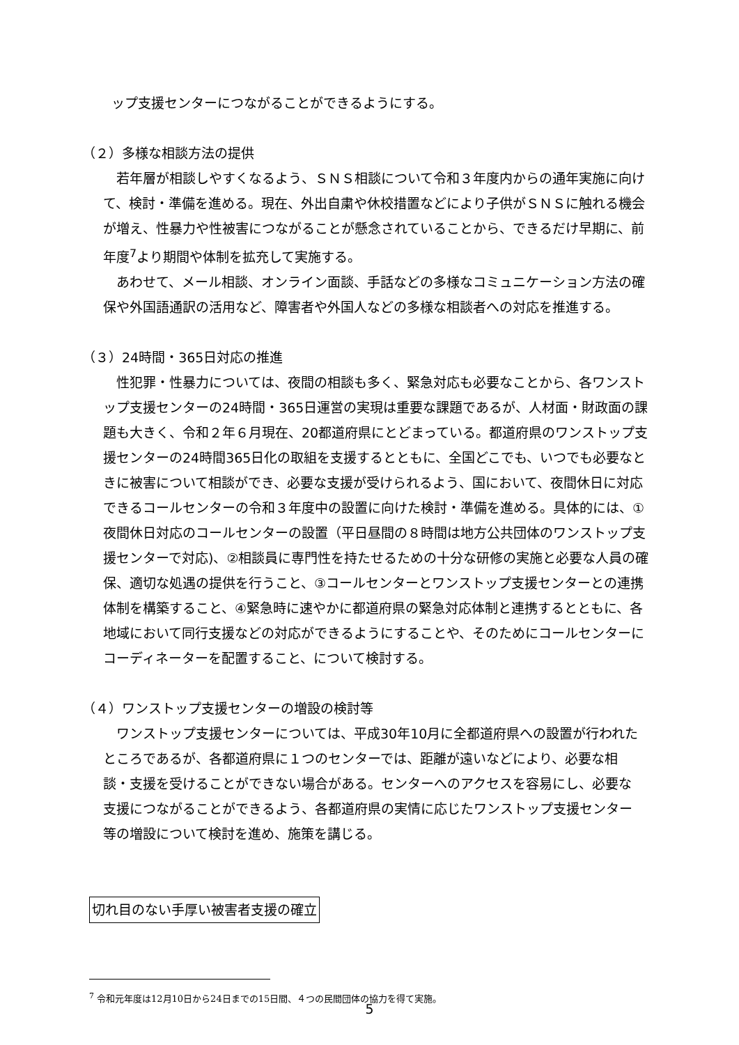ップ支援センターにつながることができるようにする。
（２）多様な相談方法の提供
　若年層が相談しやすくなるよう、ＳＮＳ相談について令和３年度内からの通年実施に向けて、検討・準備を進める。現在、外出自粛や休校措置などにより子供がＳＮＳに触れる機会が増え、性暴力や性被害につながることが懸念されていることから、できるだけ早期に、前年度<sup>7</sup>より期間や体制を拡充して実施する。
　あわせて、メール相談、オンライン面談、手話などの多様なコミュニケーション方法の確保や外国語通訳の活用など、障害者や外国人などの多様な相談者への対応を推進する。
（３）24時間・365日対応の推進
　性犯罪・性暴力については、夜間の相談も多く、緊急対応も必要なことから、各ワンストップ支援センターの24時間・365日運営の実現は重要な課題であるが、人材面・財政面の課題も大きく、令和２年６月現在、20都道府県にとどまっている。都道府県のワンストップ支援センターの24時間365日化の取組を支援するとともに、全国どこでも、いつでも必要なときに被害について相談ができ、必要な支援が受けられるよう、国において、夜間休日に対応できるコールセンターの令和３年度中の設置に向けた検討・準備を進める。具体的には、①夜間休日対応のコールセンターの設置（平日昼間の８時間は地方公共団体のワンストップ支援センターで対応)、②相談員に専門性を持たせるための十分な研修の実施と必要な人員の確保、適切な処遇の提供を行うこと、③コールセンターとワンストップ支援センターとの連携体制を構築すること、④緊急時に速やかに都道府県の緊急対応体制と連携するとともに、各地域において同行支援などの対応ができるようにすることや、そのためにコールセンターにコーディネーターを配置すること、について検討する。
（４）ワンストップ支援センターの増設の検討等
　ワンストップ支援センターについては、平成30年10月に全都道府県への設置が行われたところであるが、各都道府県に１つのセンターでは、距離が遠いなどにより、必要な相談・支援を受けることができない場合がある。センターへのアクセスを容易にし、必要な支援につながることができるよう、各都道府県の実情に応じたワンストップ支援センター等の増設について検討を進め、施策を講じる。
切れ目のない手厚い被害者支援の確立
<sup>7</sup> 令和元年度は12月10日から24日までの15日間、４つの民間団体の協力を得て実施。
5